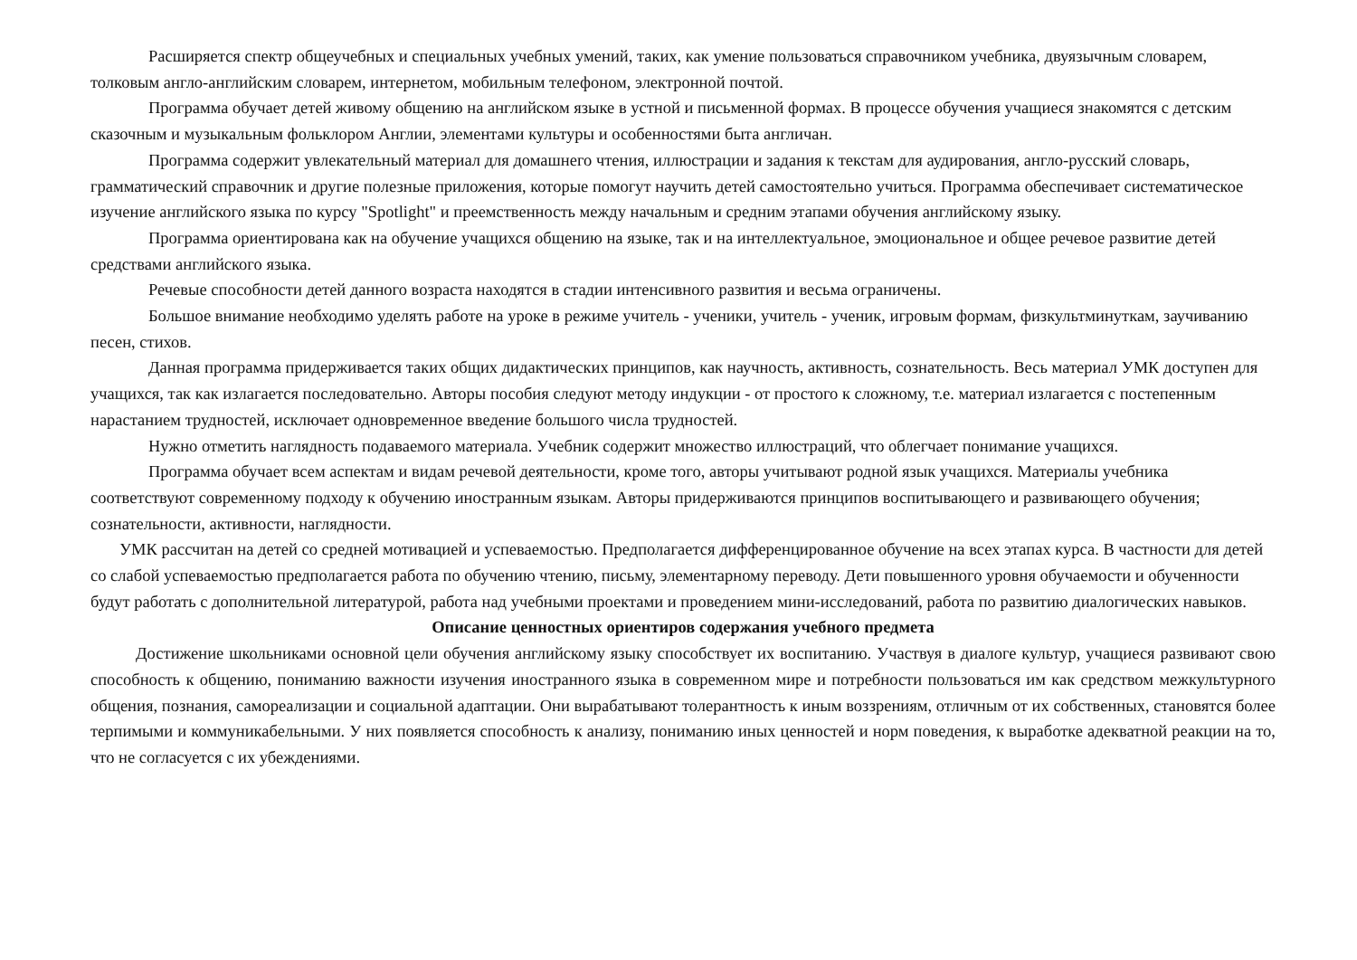Расширяется спектр общеучебных и специальных учебных умений, таких, как умение пользоваться справочником учебника, двуязычным словарем, толковым англо-английским словарем, интернетом, мобильным телефоном, электронной почтой.
Программа обучает детей живому общению на английском языке в устной и письменной формах. В процессе обучения учащиеся знакомятся с детским сказочным и музыкальным фольклором Англии, элементами культуры и особенностями быта англичан.
Программа содержит увлекательный материал для домашнего чтения, иллюстрации и задания к текстам для аудирования, англо-русский словарь, грамматический справочник и другие полезные приложения, которые помогут научить детей самостоятельно учиться. Программа обеспечивает систематическое изучение английского языка по курсу "Spotlight" и преемственность между начальным и средним этапами обучения английскому языку.
Программа ориентирована как на обучение учащихся общению на языке, так и на интеллектуальное, эмоциональное и общее речевое развитие детей средствами английского языка.
Речевые способности детей данного возраста находятся в стадии интенсивного развития и весьма ограничены.
Большое внимание необходимо уделять работе на уроке в режиме учитель - ученики, учитель - ученик, игровым формам, физкультминуткам, заучиванию песен, стихов.
Данная программа придерживается таких общих дидактических принципов, как научность, активность, сознательность. Весь материал УМК доступен для учащихся, так как излагается последовательно. Авторы пособия следуют методу индукции - от простого к сложному, т.е. материал излагается с постепенным нарастанием трудностей, исключает одновременное введение большого числа трудностей.
Нужно отметить наглядность подаваемого материала. Учебник содержит множество иллюстраций, что облегчает понимание учащихся.
Программа обучает всем аспектам и видам речевой деятельности, кроме того, авторы учитывают родной язык учащихся. Материалы учебника соответствуют современному подходу к обучению иностранным языкам. Авторы придерживаются принципов воспитывающего и развивающего обучения; сознательности, активности, наглядности.
УМК рассчитан на детей со средней мотивацией и успеваемостью. Предполагается дифференцированное обучение на всех этапах курса. В частности для детей со слабой успеваемостью предполагается работа по обучению чтению, письму, элементарному переводу. Дети повышенного уровня обучаемости и обученности будут работать с дополнительной литературой, работа над учебными проектами и проведением мини-исследований, работа по развитию диалогических навыков.
Описание ценностных ориентиров содержания учебного предмета
Достижение школьниками основной цели обучения английскому языку способствует их воспитанию. Участвуя в диалоге культур, учащиеся развивают свою способность к общению, пониманию важности изучения иностранного языка в современном мире и потребности пользоваться им как средством межкультурного общения, познания, самореализации и социальной адаптации. Они вырабатывают толерантность к иным воззрениям, отличным от их собственных, становятся более терпимыми и коммуникабельными. У них появляется способность к анализу, пониманию иных ценностей и норм поведения, к выработке адекватной реакции на то, что не согласуется с их убеждениями.